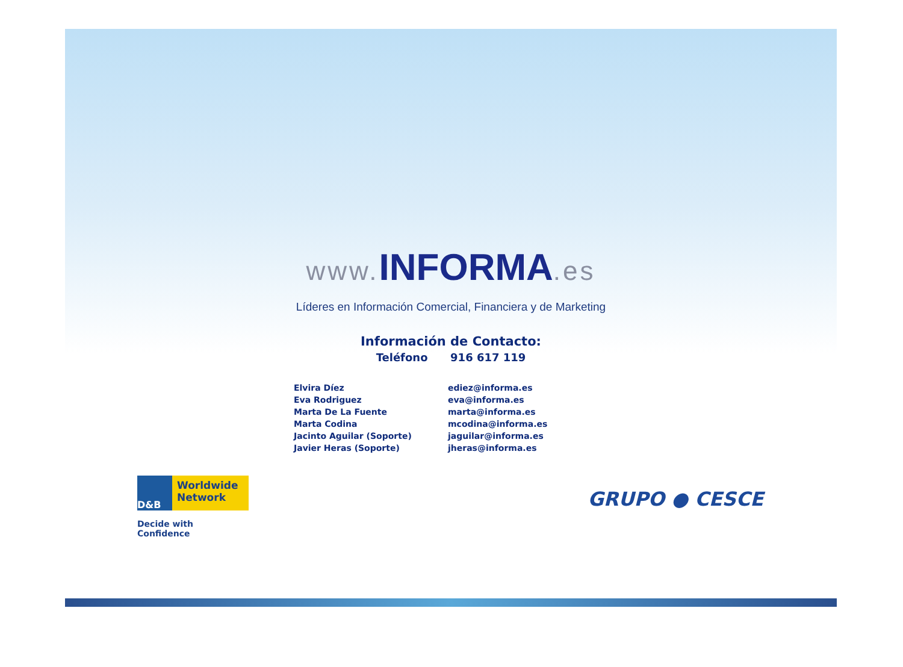www. INFORMA.es
Líderes en Información Comercial, Financiera y de Marketing
Información de Contacto:
Teléfono 916 617 119
| Elvira Díez | ediez@informa.es |
| Eva Rodriguez | eva@informa.es |
| Marta De La Fuente | marta@informa.es |
| Marta Codina | mcodina@informa.es |
| Jacinto Aguilar (Soporte) | jaguilar@informa.es |
| Javier Heras (Soporte) | jheras@informa.es |
D&B
Worldwide Network
Decide with Confidence
GRUPO ● CESCE